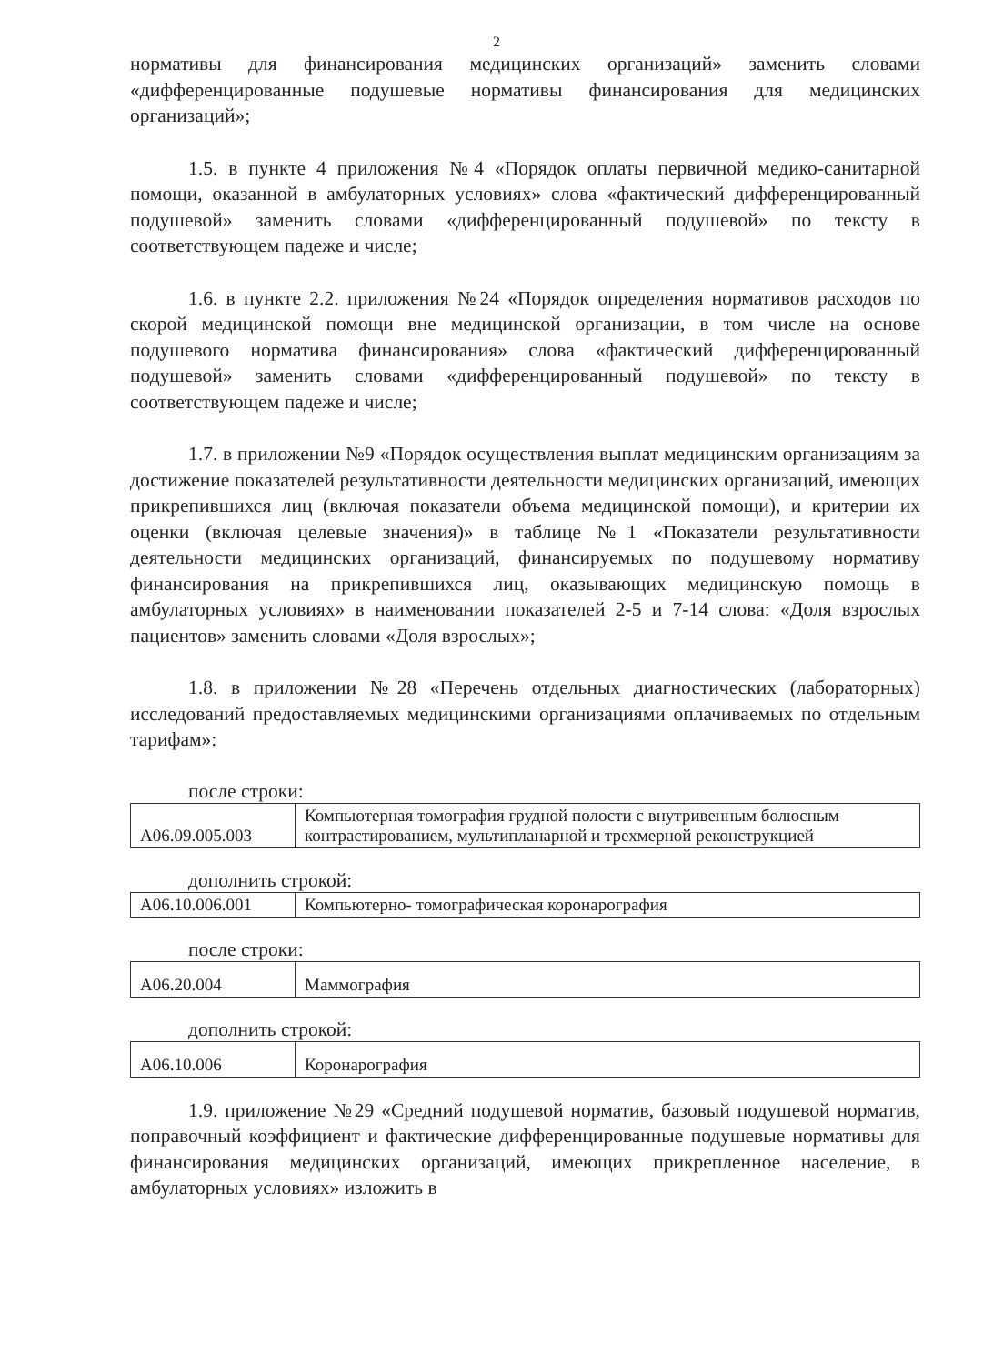2
нормативы для финансирования медицинских организаций» заменить словами «дифференцированные подушевые нормативы финансирования для медицинских организаций»;
1.5. в пункте 4 приложения №4 «Порядок оплаты первичной медико-санитарной помощи, оказанной в амбулаторных условиях» слова «фактический дифференцированный подушевой» заменить словами «дифференцированный подушевой» по тексту в соответствующем падеже и числе;
1.6. в пункте 2.2. приложения №24 «Порядок определения нормативов расходов по скорой медицинской помощи вне медицинской организации, в том числе на основе подушевого норматива финансирования» слова «фактический дифференцированный подушевой» заменить словами «дифференцированный подушевой» по тексту в соответствующем падеже и числе;
1.7. в приложении №9 «Порядок осуществления выплат медицинским организациям за достижение показателей результативности деятельности медицинских организаций, имеющих прикрепившихся лиц (включая показатели объема медицинской помощи), и критерии их оценки (включая целевые значения)» в таблице №1 «Показатели результативности деятельности медицинских организаций, финансируемых по подушевому нормативу финансирования на прикрепившихся лиц, оказывающих медицинскую помощь в амбулаторных условиях» в наименовании показателей 2-5 и 7-14 слова: «Доля взрослых пациентов» заменить словами «Доля взрослых»;
1.8. в приложении №28 «Перечень отдельных диагностических (лабораторных) исследований предоставляемых медицинскими организациями оплачиваемых по отдельным тарифам»:
после строки:
| А06.09.005.003 | Компьютерная томография грудной полости с внутривенным болюсным контрастированием, мультипланарной и трехмерной реконструкцией |
дополнить строкой:
| А06.10.006.001 | Компьютерно- томографическая коронарография |
после строки:
| А06.20.004 | Маммография |
дополнить строкой:
| А06.10.006 | Коронарография |
1.9. приложение №29 «Средний подушевой норматив, базовый подушевой норматив, поправочный коэффициент и фактические дифференцированные подушевые нормативы для финансирования медицинских организаций, имеющих прикрепленное население, в амбулаторных условиях» изложить в